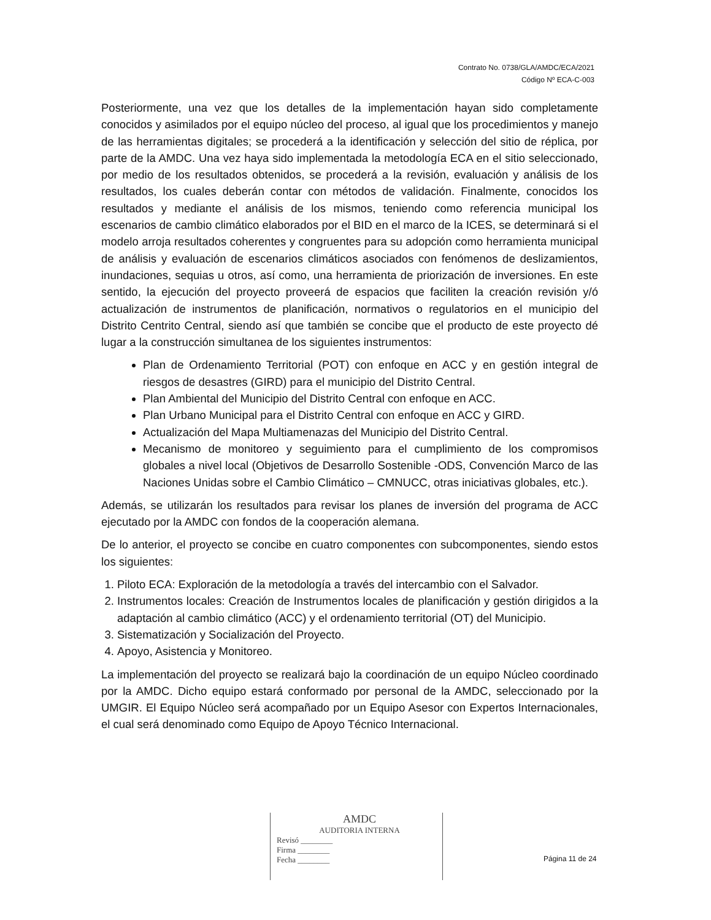Contrato No. 0738/GLA/AMDC/ECA/2021
Código Nº ECA-C-003
Posteriormente, una vez que los detalles de la implementación hayan sido completamente conocidos y asimilados por el equipo núcleo del proceso, al igual que los procedimientos y manejo de las herramientas digitales; se procederá a la identificación y selección del sitio de réplica, por parte de la AMDC. Una vez haya sido implementada la metodología ECA en el sitio seleccionado, por medio de los resultados obtenidos, se procederá a la revisión, evaluación y análisis de los resultados, los cuales deberán contar con métodos de validación. Finalmente, conocidos los resultados y mediante el análisis de los mismos, teniendo como referencia municipal los escenarios de cambio climático elaborados por el BID en el marco de la ICES, se determinará si el modelo arroja resultados coherentes y congruentes para su adopción como herramienta municipal de análisis y evaluación de escenarios climáticos asociados con fenómenos de deslizamientos, inundaciones, sequias u otros, así como, una herramienta de priorización de inversiones. En este sentido, la ejecución del proyecto proveerá de espacios que faciliten la creación revisión y/ó actualización de instrumentos de planificación, normativos o regulatorios en el municipio del Distrito Centrito Central, siendo así que también se concibe que el producto de este proyecto dé lugar a la construcción simultanea de los siguientes instrumentos:
Plan de Ordenamiento Territorial (POT) con enfoque en ACC y en gestión integral de riesgos de desastres (GIRD) para el municipio del Distrito Central.
Plan Ambiental del Municipio del Distrito Central con enfoque en ACC.
Plan Urbano Municipal para el Distrito Central con enfoque en ACC y GIRD.
Actualización del Mapa Multiamenazas del Municipio del Distrito Central.
Mecanismo de monitoreo y seguimiento para el cumplimiento de los compromisos globales a nivel local (Objetivos de Desarrollo Sostenible -ODS, Convención Marco de las Naciones Unidas sobre el Cambio Climático – CMNUCC, otras iniciativas globales, etc.).
Además, se utilizarán los resultados para revisar los planes de inversión del programa de ACC ejecutado por la AMDC con fondos de la cooperación alemana.
De lo anterior, el proyecto se concibe en cuatro componentes con subcomponentes, siendo estos los siguientes:
1. Piloto ECA: Exploración de la metodología a través del intercambio con el Salvador.
2. Instrumentos locales: Creación de Instrumentos locales de planificación y gestión dirigidos a la adaptación al cambio climático (ACC) y el ordenamiento territorial (OT) del Municipio.
3. Sistematización y Socialización del Proyecto.
4. Apoyo, Asistencia y Monitoreo.
La implementación del proyecto se realizará bajo la coordinación de un equipo Núcleo coordinado por la AMDC. Dicho equipo estará conformado por personal de la AMDC, seleccionado por la UMGIR. El Equipo Núcleo será acompañado por un Equipo Asesor con Expertos Internacionales, el cual será denominado como Equipo de Apoyo Técnico Internacional.
AMDC
AUDITORIA INTERNA
Revisó ________
Firma ________
Fecha ________
Página 11 de 24